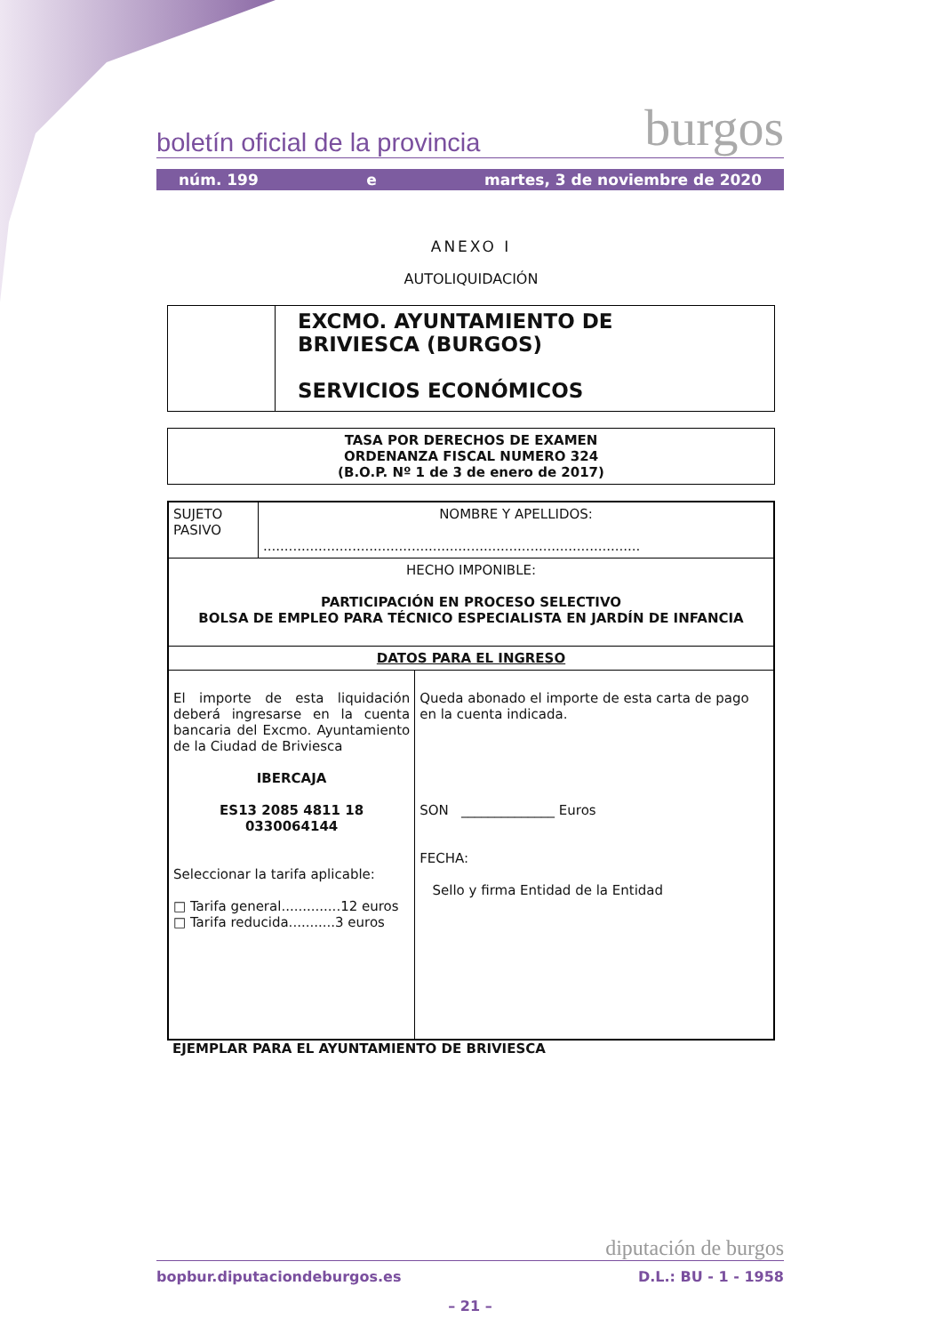boletín oficial de la provincia burgos
núm. 199 e martes, 3 de noviembre de 2020
ANEXO I
AUTOLIQUIDACIÓN
| | EXCMO. AYUNTAMIENTO DE BRIVIESCA (BURGOS) SERVICIOS ECONÓMICOS |
| TASA POR DERECHOS DE EXAMEN ORDENANZA FISCAL NUMERO 324 (B.O.P. Nº 1 de 3 de enero de 2017) |
| SUJETO PASIVO | NOMBRE Y APELLIDOS: ......................................................................................... | |
| HECHO IMPONIBLE: PARTICIPACIÓN EN PROCESO SELECTIVO BOLSA DE EMPLEO PARA TÉCNICO ESPECIALISTA EN JARDÍN DE INFANCIA | | |
| DATOS PARA EL INGRESO | | |
| El importe de esta liquidación deberá ingresarse en la cuenta bancaria del Excmo. Ayuntamiento de la Ciudad de Briviesca IBERCAJA ES13 2085 4811 18 0330064144 Seleccionar la tarifa aplicable: □ Tarifa general..............12 euros □ Tarifa reducida...........3 euros | | Queda abonado el importe de esta carta de pago en la cuenta indicada. SON ______________ Euros FECHA: Sello y firma Entidad de la Entidad |
EJEMPLAR PARA EL AYUNTAMIENTO DE BRIVIESCA
diputación de burgos
bopbur.diputaciondeburgos.es D.L.: BU - 1 - 1958
– 21 –